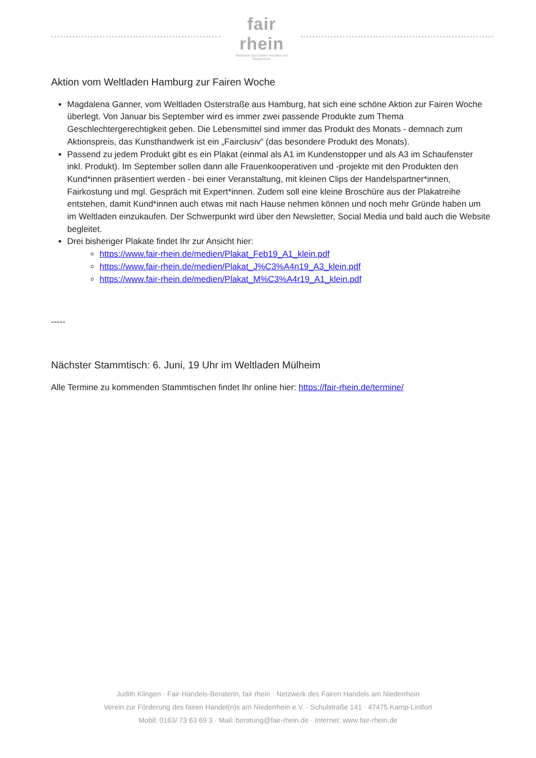fair rhein
Netzwerk des Fairen Handels am Niederrhein
Aktion vom Weltladen Hamburg zur Fairen Woche
Magdalena Ganner, vom Weltladen Osterstraße aus Hamburg, hat sich eine schöne Aktion zur Fairen Woche überlegt. Von Januar bis September wird es immer zwei passende Produkte zum Thema Geschlechtergerechtigkeit geben. Die Lebensmittel sind immer das Produkt des Monats - demnach zum Aktionspreis, das Kunsthandwerk ist ein „Fairclusiv“ (das besondere Produkt des Monats).
Passend zu jedem Produkt gibt es ein Plakat (einmal als A1 im Kundenstopper und als A3 im Schaufenster inkl. Produkt). Im September sollen dann alle Frauenkooperativen und -projekte mit den Produkten den Kund*innen präsentiert werden - bei einer Veranstaltung, mit kleinen Clips der Handelspartner*innen, Fairkostung und mgl. Gespräch mit Expert*innen. Zudem soll eine kleine Broschüre aus der Plakatreihe entstehen, damit Kund*innen auch etwas mit nach Hause nehmen können und noch mehr Gründe haben um im Weltladen einzukaufen. Der Schwerpunkt wird über den Newsletter, Social Media und bald auch die Website begleitet.
Drei bisheriger Plakate findet Ihr zur Ansicht hier:
https://www.fair-rhein.de/medien/Plakat_Feb19_A1_klein.pdf
https://www.fair-rhein.de/medien/Plakat_J%C3%A4n19_A3_klein.pdf
https://www.fair-rhein.de/medien/Plakat_M%C3%A4r19_A1_klein.pdf
-----
Nächster Stammtisch: 6. Juni, 19 Uhr im Weltladen Mülheim
Alle Termine zu kommenden Stammtischen findet Ihr online hier: https://fair-rhein.de/termine/
Judith Klingen · Fair-Handels-Beraterin, fair rhein · Netzwerk des Fairen Handels am Niederrhein
Verein zur Förderung des fairen Handel(n)s am Niederrhein e.V. · Schulstraße 141 · 47475 Kamp-Lintfort
Mobil: 0163/ 73 63 69 3 · Mail: beratung@fair-rhein.de · Internet: www.fair-rhein.de